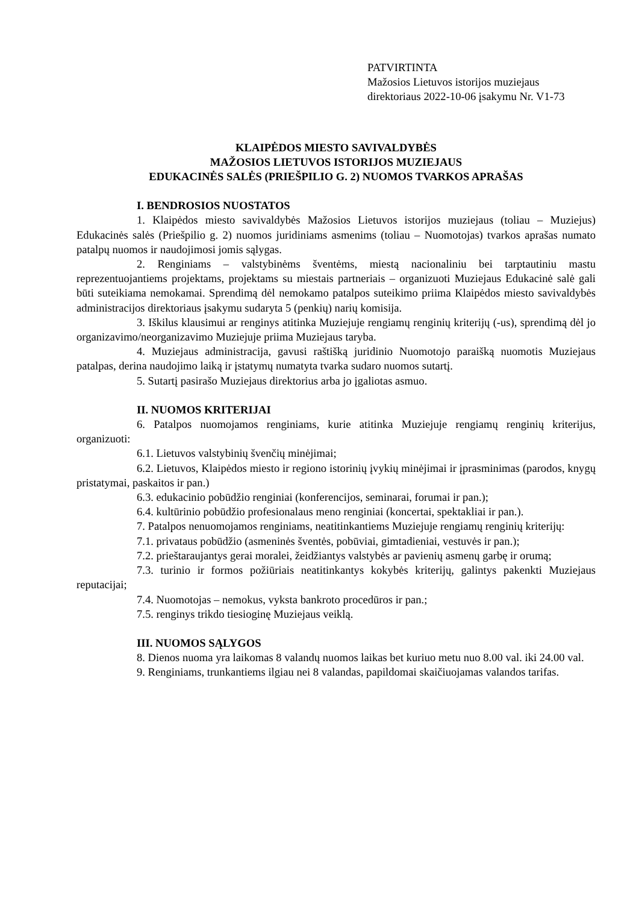PATVIRTINTA
Mažosios Lietuvos istorijos muziejaus
direktoriaus 2022-10-06 įsakymu Nr. V1-73
KLAIPĖDOS MIESTO SAVIVALDYBĖS
MAŽOSIOS LIETUVOS ISTORIJOS MUZIEJAUS
EDUKACINĖS SALĖS (PRIEŠPILIO G. 2) NUOMOS TVARKOS APRAŠAS
I. BENDROSIOS NUOSTATOS
1. Klaipėdos miesto savivaldybės Mažosios Lietuvos istorijos muziejaus (toliau – Muziejus) Edukacinės salės (Priešpilio g. 2) nuomos juridiniams asmenims (toliau – Nuomotojas) tvarkos aprašas numato patalpų nuomos ir naudojimosi jomis sąlygas.
2. Renginiams – valstybinėms šventėms, miestą nacionaliniu bei tarptautiniu mastu reprezentuojantiems projektams, projektams su miestais partneriais – organizuoti Muziejaus Edukacinė salė gali būti suteikiama nemokamai. Sprendimą dėl nemokamo patalpos suteikimo priima Klaipėdos miesto savivaldybės administracijos direktoriaus įsakymu sudaryta 5 (penkių) narių komisija.
3. Iškilus klausimui ar renginys atitinka Muziejuje rengiamų renginių kriterijų (-us), sprendimą dėl jo organizavimo/neorganizavimo Muziejuje priima Muziejaus taryba.
4. Muziejaus administracija, gavusi raštišką juridinio Nuomotojo paraišką nuomotis Muziejaus patalpas, derina naudojimo laiką ir įstatymų numatyta tvarka sudaro nuomos sutartį.
5. Sutartį pasirašo Muziejaus direktorius arba jo įgaliotas asmuo.
II. NUOMOS KRITERIJAI
6. Patalpos nuomojamos renginiams, kurie atitinka Muziejuje rengiamų renginių kriterijus, organizuoti:
6.1. Lietuvos valstybinių švenčių minėjimai;
6.2. Lietuvos, Klaipėdos miesto ir regiono istorinių įvykių minėjimai ir įprasminimas (parodos, knygų pristatymai, paskaitos ir pan.)
6.3. edukacinio pobūdžio renginiai (konferencijos, seminarai, forumai ir pan.);
6.4. kultūrinio pobūdžio profesionalaus meno renginiai (koncertai, spektakliai ir pan.).
7. Patalpos nenuomojamos renginiams, neatitinkantiems Muziejuje rengiamų renginių kriterijų:
7.1. privataus pobūdžio (asmeninės šventės, pobūviai, gimtadieniai, vestuvės ir pan.);
7.2. prieštaraujantys gerai moralei, žeidžiantys valstybės ar pavienių asmenų garbę ir orumą;
7.3. turinio ir formos požiūriais neatitinkantys kokybės kriterijų, galintys pakenkti Muziejaus reputacijai;
7.4. Nuomotojas – nemokus, vyksta bankroto procedūros ir pan.;
7.5. renginys trikdo tiesioginę Muziejaus veiklą.
III. NUOMOS SĄLYGOS
8. Dienos nuoma yra laikomas 8 valandų nuomos laikas bet kuriuo metu nuo 8.00 val. iki 24.00 val.
9. Renginiams, trunkantiems ilgiau nei 8 valandas, papildomai skaičiuojamas valandos tarifas.